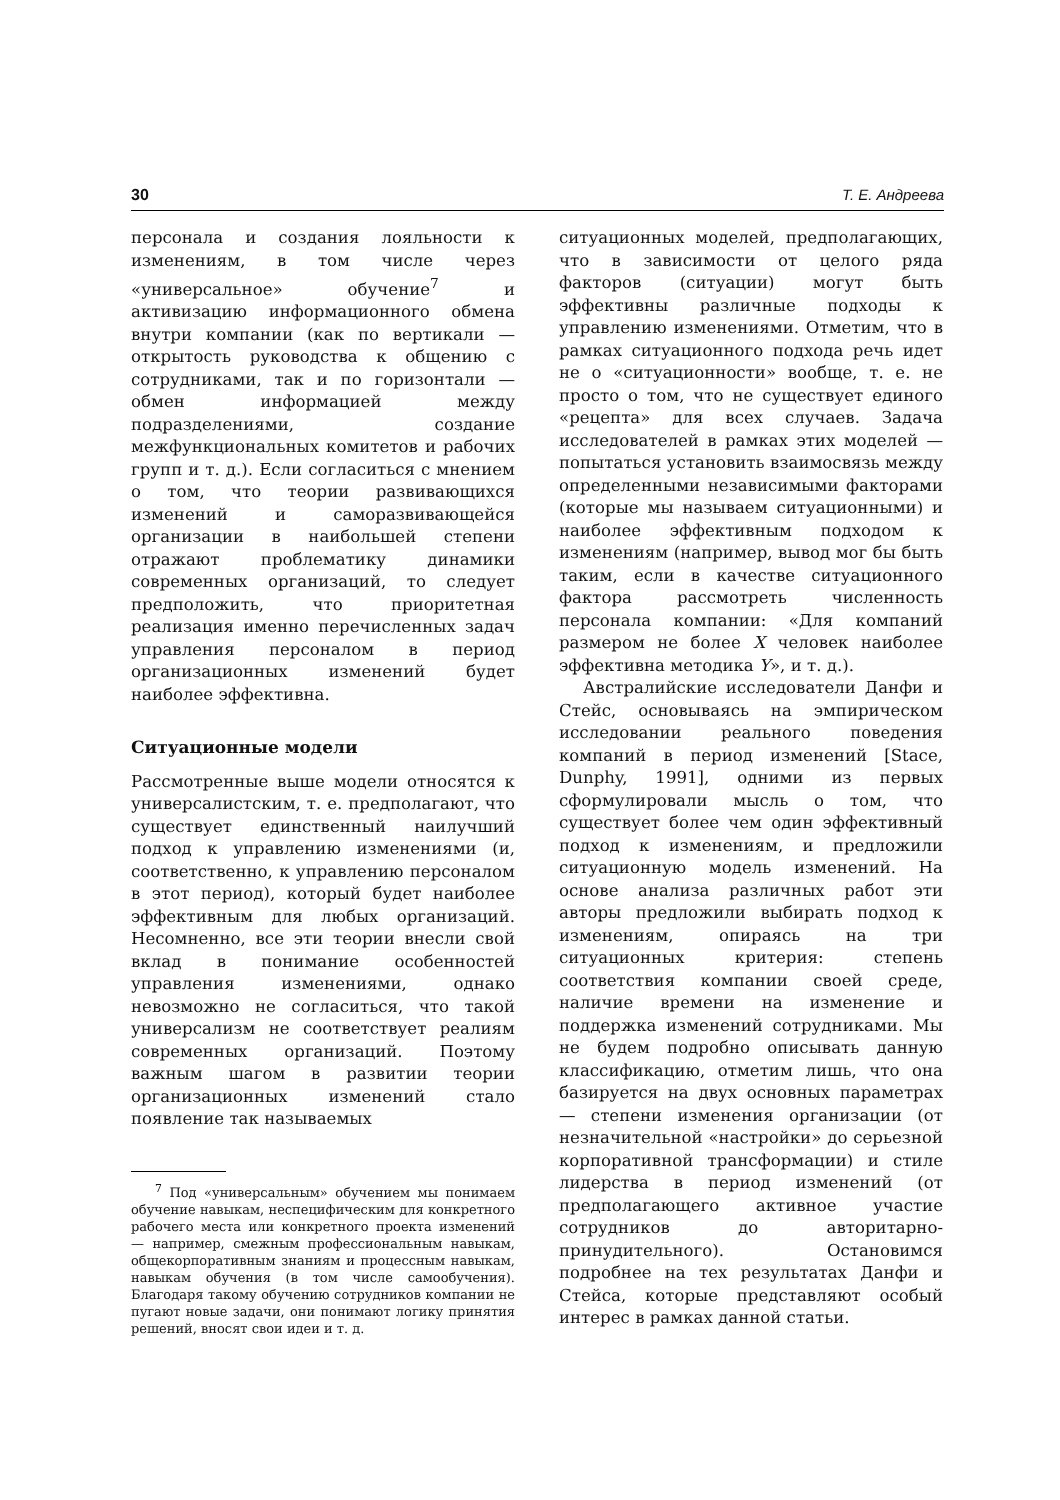30 Т. Е. Андреева
персонала и создания лояльности к изменениям, в том числе через «универсальное» обучение<sup>7</sup> и активизацию информационного обмена внутри компании (как по вертикали — открытость руководства к общению с сотрудниками, так и по горизонтали — обмен информацией между подразделениями, создание межфункциональных комитетов и рабочих групп и т. д.). Если согласиться с мнением о том, что теории развивающихся изменений и саморазвивающейся организации в наибольшей степени отражают проблематику динамики современных организаций, то следует предположить, что приоритетная реализация именно перечисленных задач управления персоналом в период организационных изменений будет наиболее эффективна.
Ситуационные модели
Рассмотренные выше модели относятся к универсалистским, т. е. предполагают, что существует единственный наилучший подход к управлению изменениями (и, соответственно, к управлению персоналом в этот период), который будет наиболее эффективным для любых организаций. Несомненно, все эти теории внесли свой вклад в понимание особенностей управления изменениями, однако невозможно не согласиться, что такой универсализм не соответствует реалиям современных организаций. Поэтому важным шагом в развитии теории организационных изменений стало появление так называемых
<sup>7</sup> Под «универсальным» обучением мы понимаем обучение навыкам, неспецифическим для конкретного рабочего места или конкретного проекта изменений — например, смежным профессиональным навыкам, общекорпоративным знаниям и процессным навыкам, навыкам обучения (в том числе самообучения). Благодаря такому обучению сотрудников компании не пугают новые задачи, они понимают логику принятия решений, вносят свои идеи и т. д.
ситуационных моделей, предполагающих, что в зависимости от целого ряда факторов (ситуации) могут быть эффективны различные подходы к управлению изменениями. Отметим, что в рамках ситуационного подхода речь идет не о «ситуационности» вообще, т. е. не просто о том, что не существует единого «рецепта» для всех случаев. Задача исследователей в рамках этих моделей — попытаться установить взаимосвязь между определенными независимыми факторами (которые мы называем ситуационными) и наиболее эффективным подходом к изменениям (например, вывод мог бы быть таким, если в качестве ситуационного фактора рассмотреть численность персонала компании: «Для компаний размером не более X человек наиболее эффективна методика Y», и т. д.).
Австралийские исследователи Данфи и Стейс, основываясь на эмпирическом исследовании реального поведения компаний в период изменений [Stace, Dunphy, 1991], одними из первых сформулировали мысль о том, что существует более чем один эффективный подход к изменениям, и предложили ситуационную модель изменений. На основе анализа различных работ эти авторы предложили выбирать подход к изменениям, опираясь на три ситуационных критерия: степень соответствия компании своей среде, наличие времени на изменение и поддержка изменений сотрудниками. Мы не будем подробно описывать данную классификацию, отметим лишь, что она базируется на двух основных параметрах — степени изменения организации (от незначительной «настройки» до серьезной корпоративной трансформации) и стиле лидерства в период изменений (от предполагающего активное участие сотрудников до авторитарно-принудительного). Остановимся подробнее на тех результатах Данфи и Стейса, которые представляют особый интерес в рамках данной статьи.